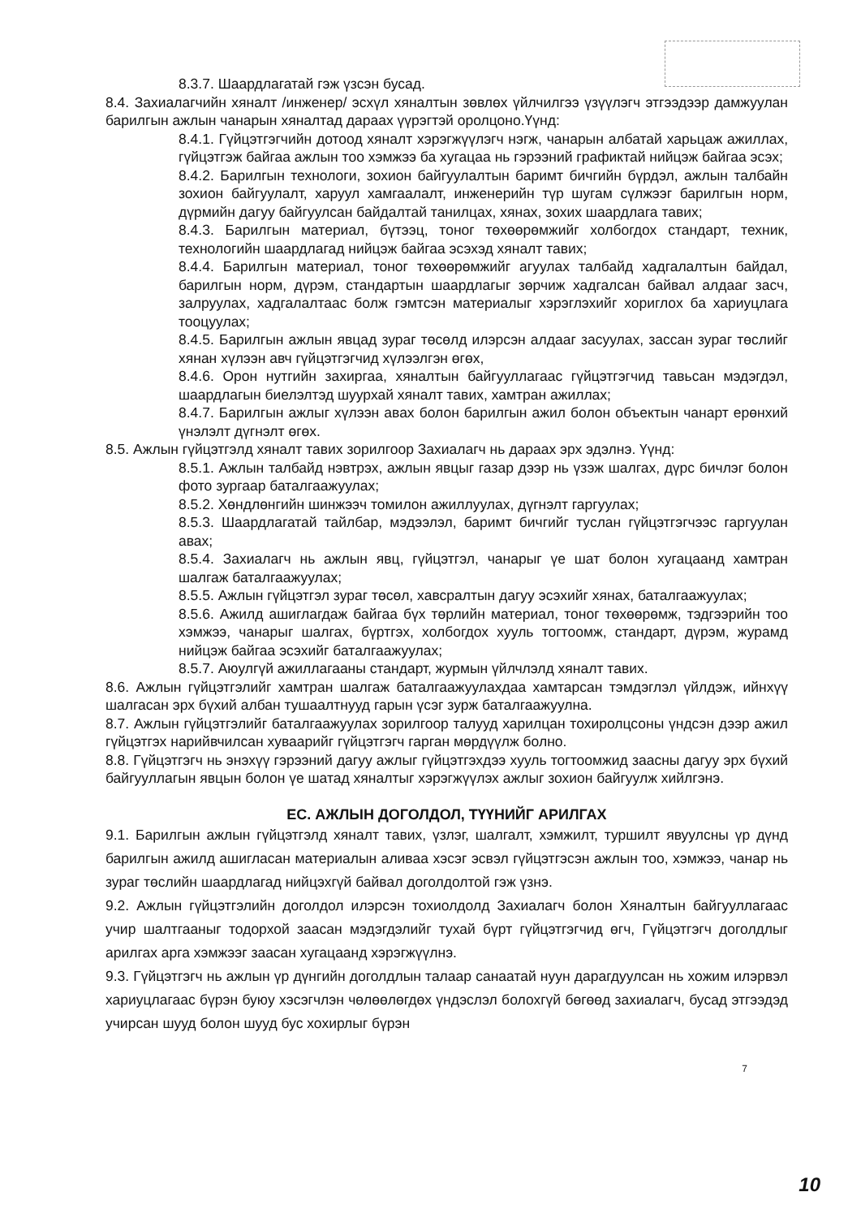8.3.7. Шаардлагатай гэж үзсэн бусад.
8.4. Захиалагчийн хяналт /инженер/ эсхүл хяналтын зөвлөх үйлчилгээ үзүүлэгч этгээдээр дамжуулан барилгын ажлын чанарын хяналтад дараах үүрэгтэй оролцоно.Үүнд:
8.4.1. Гүйцэтгэгчийн дотоод хяналт хэрэгжүүлэгч нэгж, чанарын албатай харьцаж ажиллах, гүйцэтгэж байгаа ажлын тоо хэмжээ ба хугацаа нь гэрээний графиктай нийцэж байгаа эсэх;
8.4.2. Барилгын технологи, зохион байгуулалтын баримт бичгийн бүрдэл, ажлын талбайн зохион байгуулалт, харуул хамгаалалт, инженерийн түр шугам сүлжээг барилгын норм, дүрмийн дагуу байгуулсан байдалтай танилцах, хянах, зохих шаардлага тавих;
8.4.3. Барилгын материал, бүтээц, тоног төхөөрөмжийг холбогдох стандарт, техник, технологийн шаардлагад нийцэж байгаа эсэхэд хяналт тавих;
8.4.4. Барилгын материал, тоног төхөөрөмжийг агуулах талбайд хадгалалтын байдал, барилгын норм, дүрэм, стандартын шаардлагыг зөрчиж хадгалсан байвал алдааг засч, залруулах, хадгалалтаас болж гэмтсэн материалыг хэрэглэхийг хориглох ба хариуцлага тооцуулах;
8.4.5. Барилгын ажлын явцад зураг төсөлд илэрсэн алдааг засуулах, зассан зураг төслийг хянан хүлээн авч гүйцэтгэгчид хүлээлгэн өгөх,
8.4.6. Орон нутгийн захиргаа, хяналтын байгууллагаас гүйцэтгэгчид тавьсан мэдэгдэл, шаардлагын биелэлтэд шуурхай хяналт тавих, хамтран ажиллах;
8.4.7. Барилгын ажлыг хүлээн авах болон барилгын ажил болон объектын чанарт ерөнхий үнэлэлт дүгнэлт өгөх.
8.5. Ажлын гүйцэтгэлд хяналт тавих зорилгоор Захиалагч нь дараах эрх эдэлнэ. Үүнд:
8.5.1. Ажлын талбайд нэвтрэх, ажлын явцыг газар дээр нь үзэж шалгах, дүрс бичлэг болон фото зургаар баталгаажуулах;
8.5.2. Хөндлөнгийн шинжээч томилон ажиллуулах, дүгнэлт гаргуулах;
8.5.3. Шаардлагатай тайлбар, мэдээлэл, баримт бичгийг туслан гүйцэтгэгчээс гаргуулан авах;
8.5.4. Захиалагч нь ажлын явц, гүйцэтгэл, чанарыг үе шат болон хугацаанд хамтран шалгаж баталгаажуулах;
8.5.5. Ажлын гүйцэтгэл зураг төсөл, хавсралтын дагуу эсэхийг хянах, баталгаажуулах;
8.5.6. Ажилд ашиглагдаж байгаа бүх төрлийн материал, тоног төхөөрөмж, тэдгээрийн тоо хэмжээ, чанарыг шалгах, бүртгэх, холбогдох хууль тогтоомж, стандарт, дүрэм, журамд нийцэж байгаа эсэхийг баталгаажуулах;
8.5.7. Аюулгүй ажиллагааны стандарт, журмын үйлчлэлд хяналт тавих.
8.6. Ажлын гүйцэтгэлийг хамтран шалгаж баталгаажуулахдаа хамтарсан тэмдэглэл үйлдэж, ийнхүү шалгасан эрх бүхий албан тушаалтнууд гарын үсэг зурж баталгаажуулна.
8.7. Ажлын гүйцэтгэлийг баталгаажуулах зорилгоор талууд харилцан тохиролцсоны үндсэн дээр ажил гүйцэтгэх нарийвчилсан хуваарийг гүйцэтгэгч гарган мөрдүүлж болно.
8.8. Гүйцэтгэгч нь энэхүү гэрээний дагуу ажлыг гүйцэтгэхдээ хууль тогтоомжид заасны дагуу эрх бүхий байгууллагын явцын болон үе шатад хяналтыг хэрэгжүүлэх ажлыг зохион байгуулж хийлгэнэ.
ЕС. АЖЛЫН ДОГОЛДОЛ, ТҮҮНИЙГ АРИЛГАХ
9.1. Барилгын ажлын гүйцэтгэлд хяналт тавих, үзлэг, шалгалт, хэмжилт, туршилт явуулсны үр дүнд барилгын ажилд ашигласан материалын аливаа хэсэг эсвэл гүйцэтгэсэн ажлын тоо, хэмжээ, чанар нь зураг төслийн шаардлагад нийцэхгүй байвал доголдолтой гэж үзнэ.
9.2. Ажлын гүйцэтгэлийн доголдол илэрсэн тохиолдолд Захиалагч болон Хяналтын байгууллагаас учир шалтгааныг тодорхой заасан мэдэгдэлийг тухай бүрт гүйцэтгэгчид өгч, Гүйцэтгэгч доголдлыг арилгах арга хэмжээг заасан хугацаанд хэрэгжүүлнэ.
9.3. Гүйцэтгэгч нь ажлын үр дүнгийн доголдлын талаар санаатай нуун дарагдуулсан нь хожим илэрвэл хариуцлагаас бүрэн буюу хэсэгчлэн чөлөөлөгдөх үндэслэл болохгүй бөгөөд захиалагч, бусад этгээдэд учирсан шууд болон шууд бус хохирлыг бүрэн
7
10